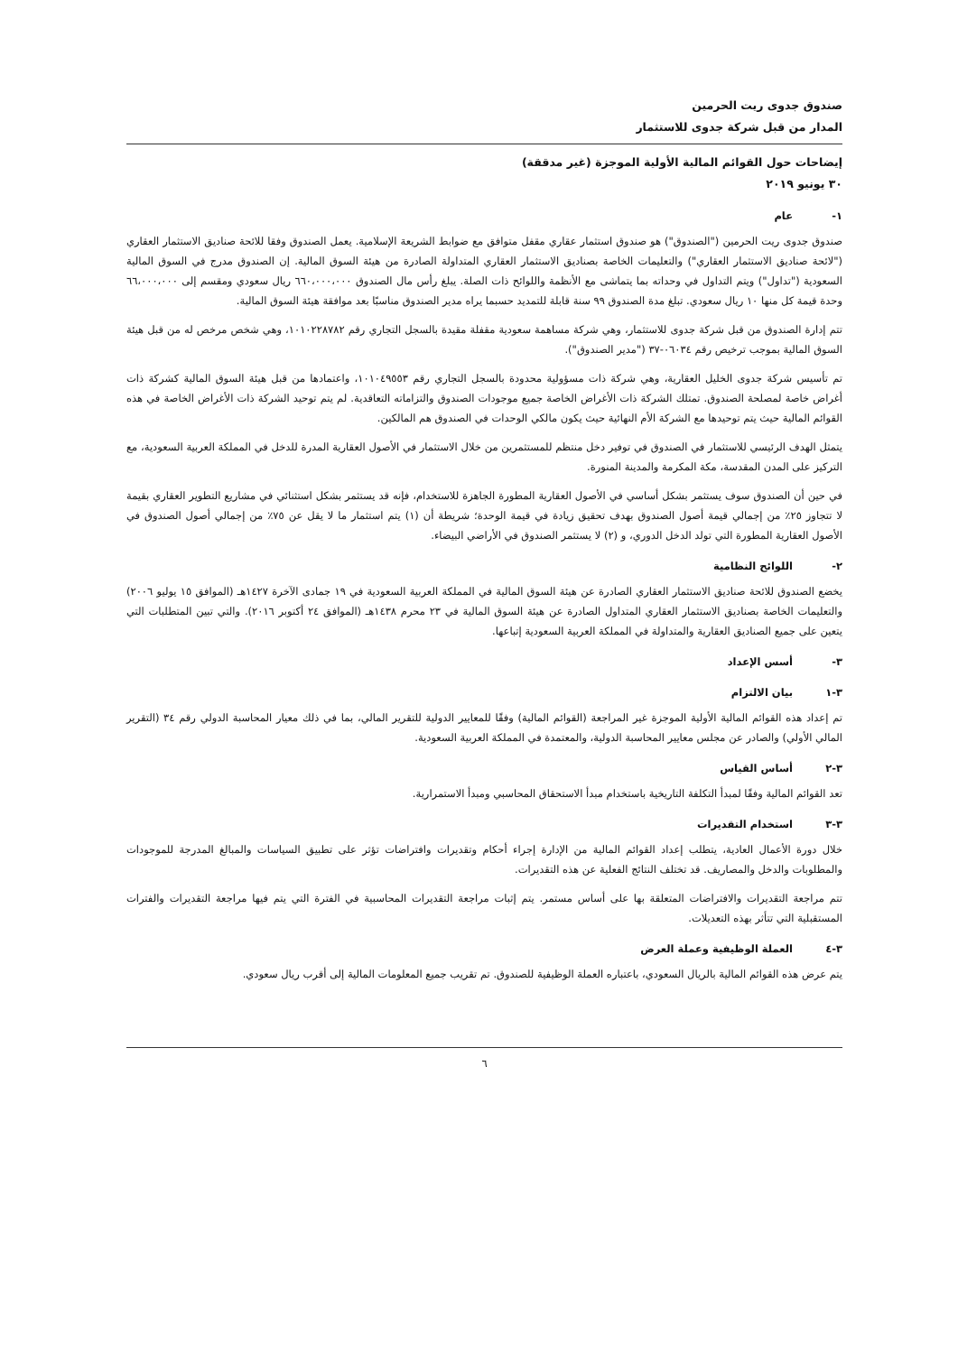صندوق جدوى ريت الحرمين
المدار من قبل شركة جدوى للاستثمار
إيضاحات حول القوائم المالية الأولية الموجزة (غير مدققة)
٣٠ يونيو ٢٠١٩
١- عام
صندوق جدوى ريت الحرمين ("الصندوق") هو صندوق استثمار عقاري مقفل متوافق مع ضوابط الشريعة الإسلامية. يعمل الصندوق وفقا للائحة صناديق الاستثمار العقاري ("لائحة صناديق الاستثمار العقاري") والتعليمات الخاصة بصناديق الاستثمار العقاري المتداولة الصادرة من هيئة السوق المالية. إن الصندوق مدرج في السوق المالية السعودية ("تداول") ويتم التداول في وحداته بما يتماشى مع الأنظمة واللوائح ذات الصلة. يبلغ رأس مال الصندوق ٦٦٠،٠٠٠،٠٠٠ ريال سعودي ومقسم إلى ٦٦،٠٠٠،٠٠٠ وحدة قيمة كل منها ١٠ ريال سعودي. تبلغ مدة الصندوق ٩٩ سنة قابلة للتمديد حسبما يراه مدير الصندوق مناسبًا بعد موافقة هيئة السوق المالية.
تتم إدارة الصندوق من قبل شركة جدوى للاستثمار، وهي شركة مساهمة سعودية مقفلة مقيدة بالسجل التجاري رقم ١٠١٠٢٢٨٧٨٢، وهي شخص مرخص له من قبل هيئة السوق المالية بموجب ترخيص رقم ٠٦٠٣٤-٣٧ ("مدير الصندوق").
تم تأسيس شركة جدوى الخليل العقارية، وهي شركة ذات مسؤولية محدودة بالسجل التجاري رقم ١٠١٠٤٩٥٥٣، واعتمادها من قبل هيئة السوق المالية كشركة ذات أغراض خاصة لمصلحة الصندوق. تمتلك الشركة ذات الأغراض الخاصة جميع موجودات الصندوق والتزاماته التعاقدية. لم يتم توحيد الشركة ذات الأغراض الخاصة في هذه القوائم المالية حيث يتم توحيدها مع الشركة الأم النهائية حيث يكون مالكي الوحدات في الصندوق هم المالكين.
يتمثل الهدف الرئيسي للاستثمار في الصندوق في توفير دخل منتظم للمستثمرين من خلال الاستثمار في الأصول العقارية المدرة للدخل في المملكة العربية السعودية، مع التركيز على المدن المقدسة، مكة المكرمة والمدينة المنورة.
في حين أن الصندوق سوف يستثمر بشكل أساسي في الأصول العقارية المطورة الجاهزة للاستخدام، فإنه قد يستثمر بشكل استثنائي في مشاريع التطوير العقاري بقيمة لا تتجاوز ٢٥٪ من إجمالي قيمة أصول الصندوق بهدف تحقيق زيادة في قيمة الوحدة؛ شريطة أن (١) يتم استثمار ما لا يقل عن ٧٥٪ من إجمالي أصول الصندوق في الأصول العقارية المطورة التي تولد الدخل الدوري، و (٢) لا يستثمر الصندوق في الأراضي البيضاء.
٢- اللوائح النظامية
يخضع الصندوق للائحة صناديق الاستثمار العقاري الصادرة عن هيئة السوق المالية في المملكة العربية السعودية في ١٩ جمادى الآخرة ١٤٢٧هـ (الموافق ١٥ يوليو ٢٠٠٦) والتعليمات الخاصة بصناديق الاستثمار العقاري المتداول الصادرة عن هيئة السوق المالية في ٢٣ محرم ١٤٣٨هـ (الموافق ٢٤ أكتوبر ٢٠١٦). والتي تبين المتطلبات التي يتعين على جميع الصناديق العقارية والمتداولة في المملكة العربية السعودية إتباعها.
٣- أسس الإعداد
٣-١ بيان الالتزام
تم إعداد هذه القوائم المالية الأولية الموجزة غير المراجعة (القوائم المالية) وفقًا للمعايير الدولية للتقرير المالي، بما في ذلك معيار المحاسبة الدولي رقم ٣٤ (التقرير المالي الأولي) والصادر عن مجلس معايير المحاسبة الدولية، والمعتمدة في المملكة العربية السعودية.
٣-٢ أساس القياس
تعد القوائم المالية وفقًا لمبدأ التكلفة التاريخية باستخدام مبدأ الاستحقاق المحاسبي ومبدأ الاستمرارية.
٣-٣ استخدام التقديرات
خلال دورة الأعمال العادية، يتطلب إعداد القوائم المالية من الإدارة إجراء أحكام وتقديرات وافتراضات تؤثر على تطبيق السياسات والمبالغ المدرجة للموجودات والمطلوبات والدخل والمصاريف. قد تختلف النتائج الفعلية عن هذه التقديرات.
تتم مراجعة التقديرات والافتراضات المتعلقة بها على أساس مستمر. يتم إثبات مراجعة التقديرات المحاسبية في الفترة التي يتم فيها مراجعة التقديرات والفترات المستقبلية التي تتأثر بهذه التعديلات.
٣-٤ العملة الوظيفية وعملة العرض
يتم عرض هذه القوائم المالية بالريال السعودي، باعتباره العملة الوظيفية للصندوق. تم تقريب جميع المعلومات المالية إلى أقرب ريال سعودي.
٦